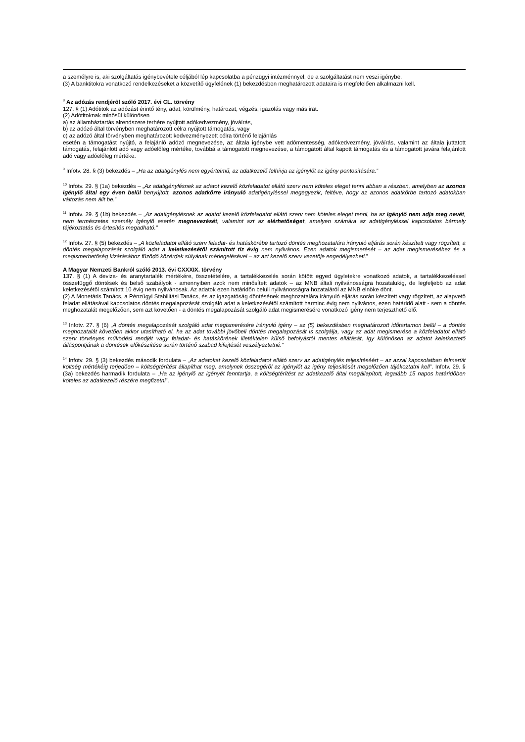a személyre is, aki szolgáltatás igénybevétele céljából lép kapcsolatba a pénzügyi intézménnyel, de a szolgáltatást nem veszi igénybe.
(3) A banktitokra vonatkozó rendelkezéseket a közvetítő ügyfelének (1) bekezdésben meghatározott adataira is megfelelően alkalmazni kell.
<sup>8</sup> Az adózás rendjéről szóló 2017. évi CL. törvény
127. § (1) Adótitok az adózást érintő tény, adat, körülmény, határozat, végzés, igazolás vagy más irat.
(2) Adótitoknak minősül különösen
a) az államháztartás alrendszere terhére nyújtott adókedvezmény, jóváírás,
b) az adózó által törvényben meghatározott célra nyújtott támogatás, vagy
c) az adózó által törvényben meghatározott kedvezményezett célra történő felajánlás
esetén a támogatást nyújtó, a felajánló adózó megnevezése, az általa igénybe vett adómentesség, adókedvezmény, jóváírás, valamint az általa juttatott támogatás, felajánlott adó vagy adóelőleg mértéke, továbbá a támogatott megnevezése, a támogatott által kapott támogatás és a támogatott javára felajánlott adó vagy adóelőleg mértéke.
<sup>9</sup> Infotv. 28. § (3) bekezdés – „Ha az adatigénylés nem egyértelmű, az adatkezelő felhívja az igénylőt az igény pontosítására.”
<sup>10</sup> Infotv. 29. § (1a) bekezdés – „Az adatigénylésnek az adatot kezelő közfeladatot ellátó szerv nem köteles eleget tenni abban a részben, amelyben az azonos igénylő által egy éven belül benyújtott, azonos adatkörre irányuló adatigényléssel megegyezik, feltéve, hogy az azonos adatkörbe tartozó adatokban változás nem állt be.”
<sup>11</sup> Infotv. 29. § (1b) bekezdés – „Az adatigénylésnek az adatot kezelő közfeladatot ellátó szerv nem köteles eleget tenni, ha az igénylő nem adja meg nevét, nem természetes személy igénylő esetén megnevezését, valamint azt az elérhetőséget, amelyen számára az adatigényléssel kapcsolatos bármely tájékoztatás és értesítés megadható.”
<sup>12</sup> Infotv. 27. § (5) bekezdés – „A közfeladatot ellátó szerv feladat- és hatáskörébe tartozó döntés meghozatalára irányuló eljárás során készített vagy rögzített, a döntés megalapozását szolgáló adat a keletkezésétől számított tíz évig nem nyilvános. Ezen adatok megismerését – az adat megismeréséhez és a megismerhetőség kizárásához fűződő közérdek súlyának mérlegelésével – az azt kezelő szerv vezetője engedélyezheti.”
A Magyar Nemzeti Bankról szóló 2013. évi CXXXIX. törvény
137. § (1) A deviza- és aranytartalék mértékére, összetételére, a tartalékkezelés során kötött egyed ügyletekre vonatkozó adatok, a tartalékkezeléssel összefüggő döntések és belső szabályok - amennyiben azok nem minősített adatok – az MNB általi nyilvánosságra hozatalukig, de legfeljebb az adat keletkezésétől számított 10 évig nem nyilvánosak. Az adatok ezen határidőn belüli nyilvánosságra hozataláról az MNB elnöke dönt.
(2) A Monetáris Tanács, a Pénzügyi Stabilitási Tanács, és az igazgatóság döntésének meghozatalára irányuló eljárás során készített vagy rögzített, az alapvető feladat ellátásával kapcsolatos döntés megalapozását szolgáló adat a keletkezésétől számított harminc évig nem nyilvános, ezen határidő alatt - sem a döntés meghozatalát megelőzően, sem azt követően - a döntés megalapozását szolgáló adat megismerésére vonatkozó igény nem terjeszthető elő.
<sup>13</sup> Infotv. 27. § (6) „A döntés megalapozását szolgáló adat megismerésére irányuló igény – az (5) bekezdésben meghatározott időtartamon belül – a döntés meghozatalát követően akkor utasítható el, ha az adat további jövőbeli döntés megalapozását is szolgálja, vagy az adat megismerése a közfeladatot ellátó szerv törvényes működési rendjét vagy feladat- és hatáskörének illetéktelen külső befolyástól mentes ellátását, így különösen az adatot keletkeztető álláspontjának a döntések előkészítése során történő szabad kifejtését veszélyeztetné.”
<sup>14</sup> Infotv. 29. § (3) bekezdés második fordulata – „Az adatokat kezelő közfeladatot ellátó szerv az adatigénylés teljesítéséért – az azzal kapcsolatban felmerült költség mértékéig terjedően – költségtérítést állapíthat meg, amelynek összegéről az igénylőt az igény teljesítését megelőzően tájékoztatni kell”. Infotv. 29. § (3a) bekezdés harmadik fordulata – „Ha az igénylő az igényét fenntartja, a költségtérítést az adatkezelő által megállapított, legalább 15 napos határidőben köteles az adatkezelő részére megfizetni”.